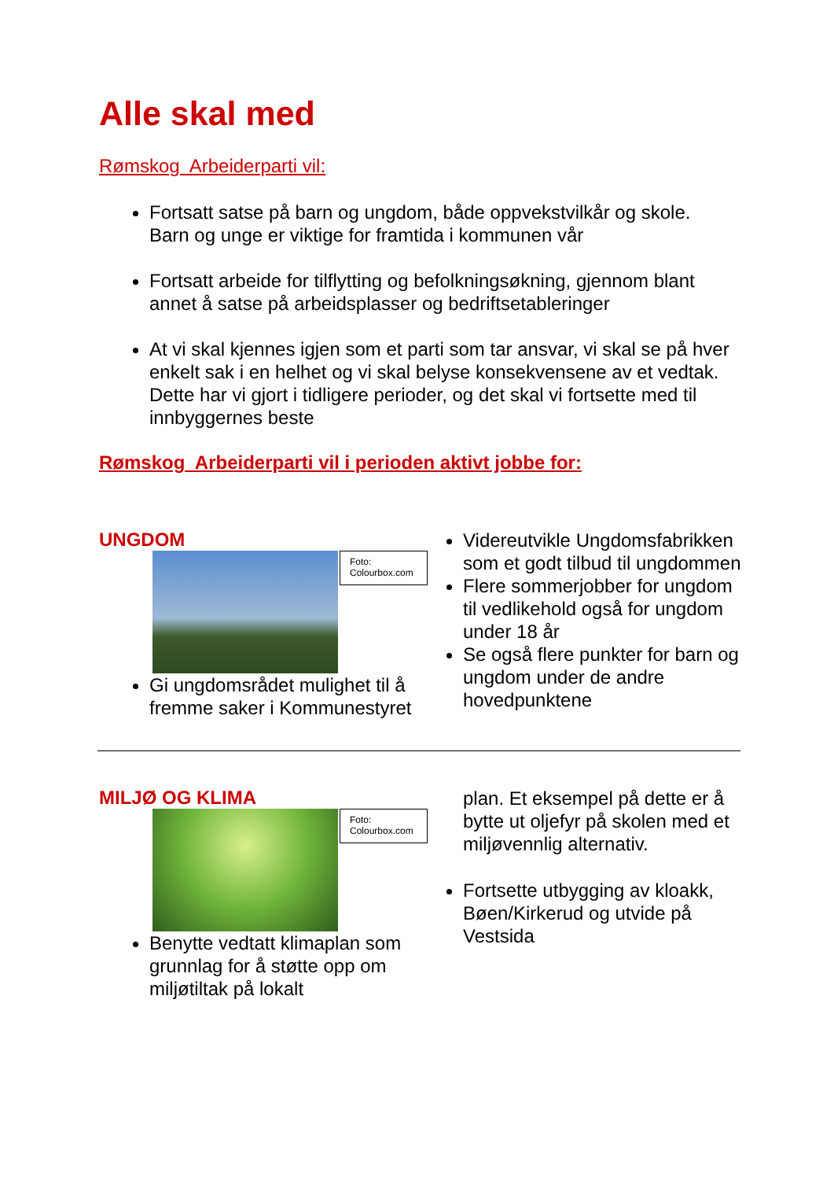Alle skal med
Rømskog Arbeiderparti vil:
Fortsatt satse på barn og ungdom, både oppvekstvilkår og skole. Barn og unge er viktige for framtida i kommunen vår
Fortsatt arbeide for tilflytting og befolkningsøkning, gjennom blant annet å satse på arbeidsplasser og bedriftsetableringer
At vi skal kjennes igjen som et parti som tar ansvar, vi skal se på hver enkelt sak i en helhet og vi skal belyse konsekvensene av et vedtak. Dette har vi gjort i tidligere perioder, og det skal vi fortsette med til innbyggernes beste
Rømskog Arbeiderparti vil i perioden aktivt jobbe for:
UNGDOM
Foto: Colourbox.com
Gi ungdomsrådet mulighet til å fremme saker i Kommunestyret
Videreutvikle Ungdomsfabrikken som et godt tilbud til ungdommen
Flere sommerjobber for ungdom til vedlikehold også for ungdom under 18 år
Se også flere punkter for barn og ungdom under de andre hovedpunktene
MILJØ OG KLIMA
Foto: Colourbox.com
Benytte vedtatt klimaplan som grunnlag for å støtte opp om miljøtiltak på lokalt
plan. Et eksempel på dette er å bytte ut oljefyr på skolen med et miljøvennlig alternativ.
Fortsette utbygging av kloakk, Bøen/Kirkerud og utvide på Vestsida